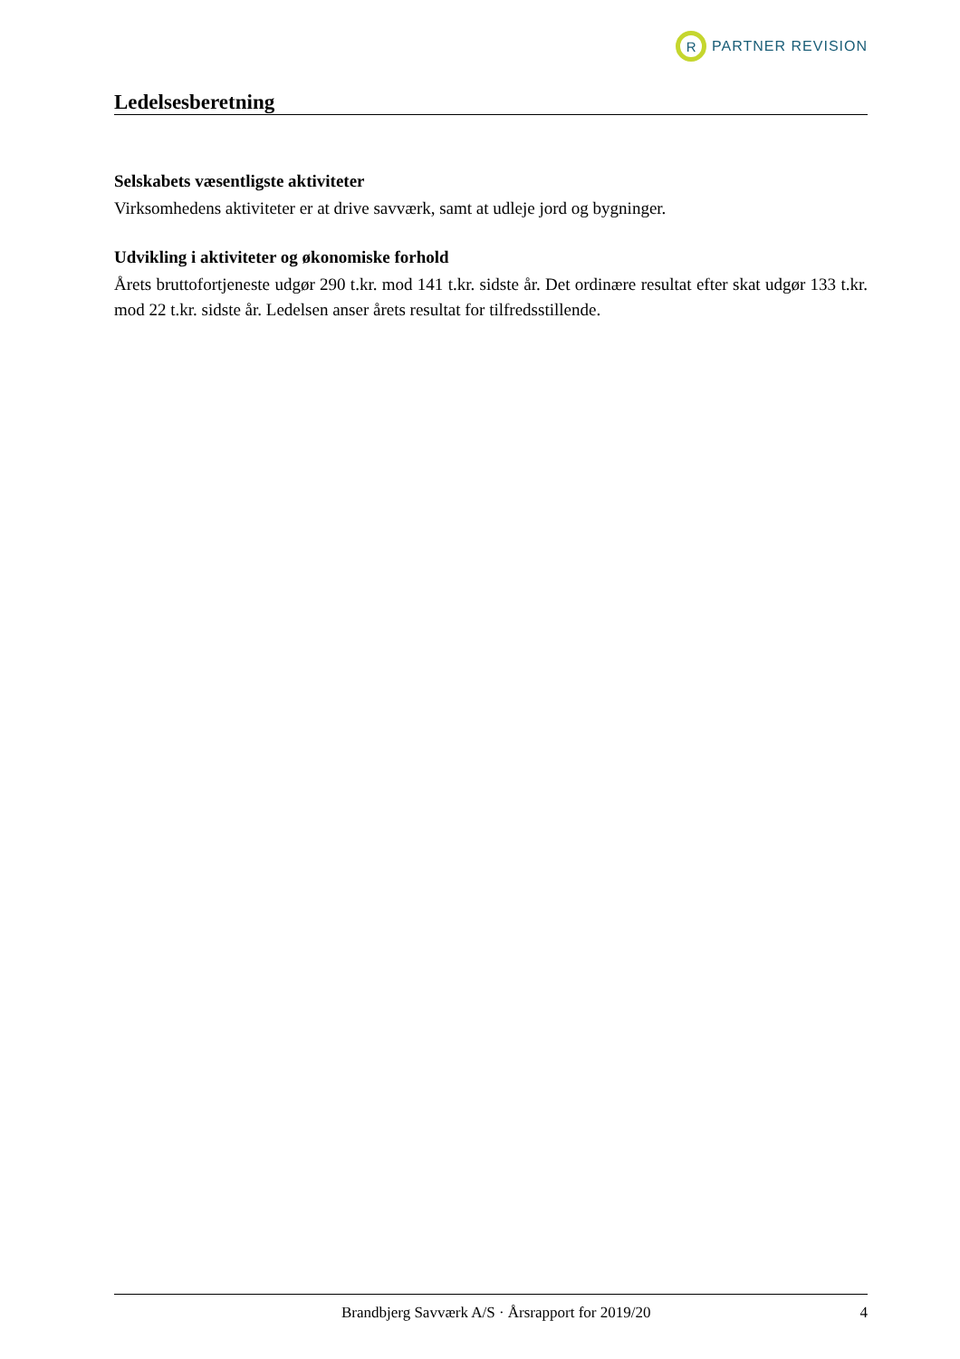R
PARTNER REVISION
Ledelsesberetning
Selskabets væsentligste aktiviteter
Virksomhedens aktiviteter er at drive savværk, samt at udleje jord og bygninger.
Udvikling i aktiviteter og økonomiske forhold
Årets bruttofortjeneste udgør 290 t.kr. mod 141 t.kr. sidste år. Det ordinære resultat efter skat udgør 133 t.kr. mod 22 t.kr. sidste år. Ledelsen anser årets resultat for tilfredsstillende.
Brandbjerg Savværk A/S · Årsrapport for 2019/20 4